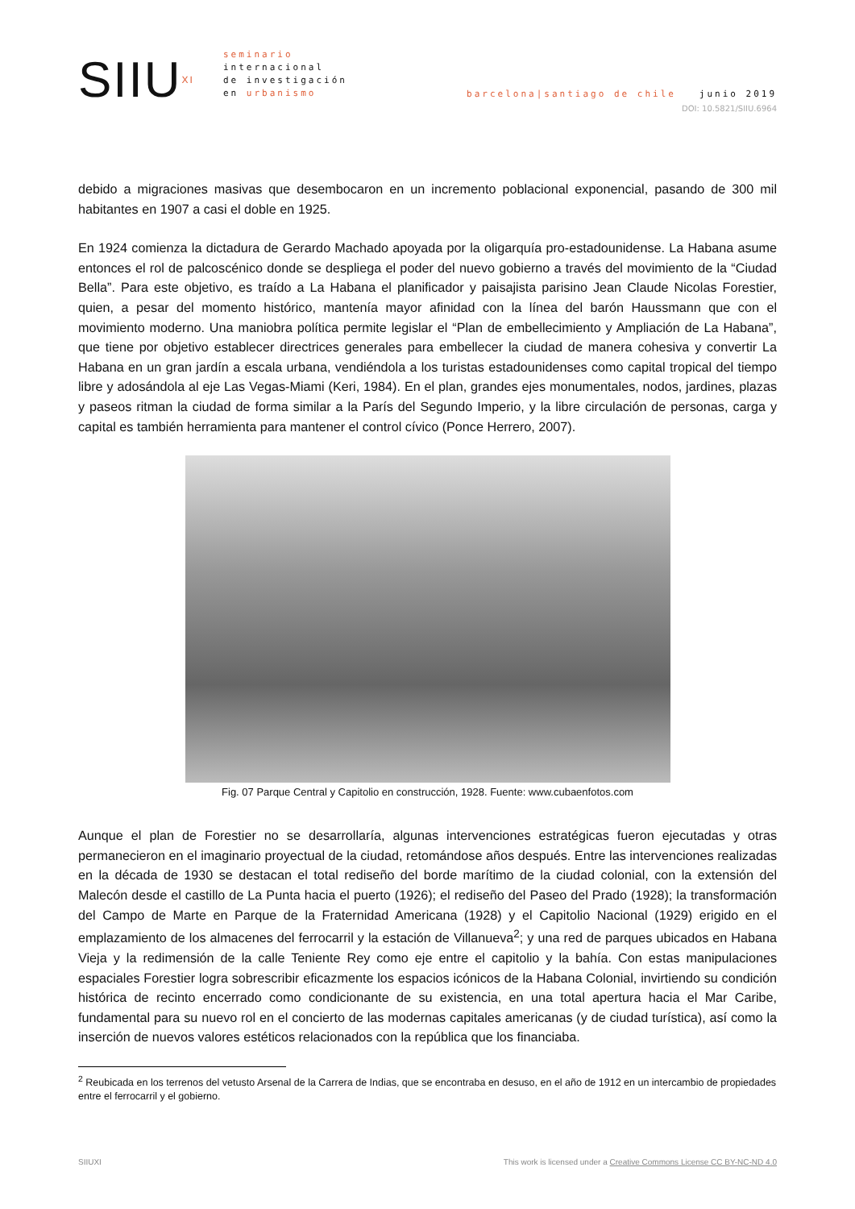SIIU<sup>XI</sup>
seminario
internacional
de investigación
en urbanismo
barcelona|santiago de chile junio 2019
DOI: 10.5821/SIIU.6964
debido a migraciones masivas que desembocaron en un incremento poblacional exponencial, pasando de 300 mil habitantes en 1907 a casi el doble en 1925.
En 1924 comienza la dictadura de Gerardo Machado apoyada por la oligarquía pro-estadounidense. La Habana asume entonces el rol de palcoscénico donde se despliega el poder del nuevo gobierno a través del movimiento de la “Ciudad Bella”. Para este objetivo, es traído a La Habana el planificador y paisajista parisino Jean Claude Nicolas Forestier, quien, a pesar del momento histórico, mantenía mayor afinidad con la línea del barón Haussmann que con el movimiento moderno. Una maniobra política permite legislar el “Plan de embellecimiento y Ampliación de La Habana”, que tiene por objetivo establecer directrices generales para embellecer la ciudad de manera cohesiva y convertir La Habana en un gran jardín a escala urbana, vendiéndola a los turistas estadounidenses como capital tropical del tiempo libre y adosándola al eje Las Vegas-Miami (Keri, 1984). En el plan, grandes ejes monumentales, nodos, jardines, plazas y paseos ritman la ciudad de forma similar a la París del Segundo Imperio, y la libre circulación de personas, carga y capital es también herramienta para mantener el control cívico (Ponce Herrero, 2007).
Fig. 07 Parque Central y Capitolio en construcción, 1928. Fuente: www.cubaenfotos.com
Aunque el plan de Forestier no se desarrollaría, algunas intervenciones estratégicas fueron ejecutadas y otras permanecieron en el imaginario proyectual de la ciudad, retomándose años después. Entre las intervenciones realizadas en la década de 1930 se destacan el total rediseño del borde marítimo de la ciudad colonial, con la extensión del Malecón desde el castillo de La Punta hacia el puerto (1926); el rediseño del Paseo del Prado (1928); la transformación del Campo de Marte en Parque de la Fraternidad Americana (1928) y el Capitolio Nacional (1929) erigido en el emplazamiento de los almacenes del ferrocarril y la estación de Villanueva<sup>2</sup>; y una red de parques ubicados en Habana Vieja y la redimensión de la calle Teniente Rey como eje entre el capitolio y la bahía. Con estas manipulaciones espaciales Forestier logra sobrescribir eficazmente los espacios icónicos de la Habana Colonial, invirtiendo su condición histórica de recinto encerrado como condicionante de su existencia, en una total apertura hacia el Mar Caribe, fundamental para su nuevo rol en el concierto de las modernas capitales americanas (y de ciudad turística), así como la inserción de nuevos valores estéticos relacionados con la república que los financiaba.
<sup>2</sup> Reubicada en los terrenos del vetusto Arsenal de la Carrera de Indias, que se encontraba en desuso, en el año de 1912 en un intercambio de propiedades entre el ferrocarril y el gobierno.
SIIUXI This work is licensed under a Creative Commons License CC BY-NC-ND 4.0